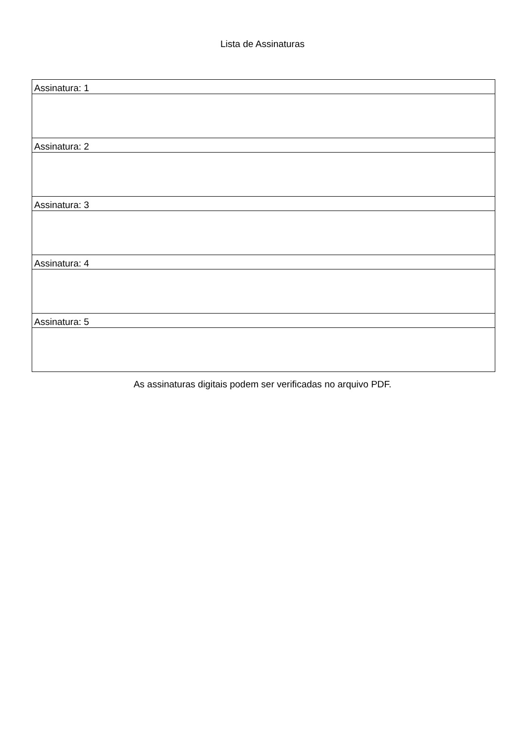Lista de Assinaturas
| Assinatura: 1 |
| Assinatura: 2 |
| Assinatura: 3 |
| Assinatura: 4 |
| Assinatura: 5 |
As assinaturas digitais podem ser verificadas no arquivo PDF.